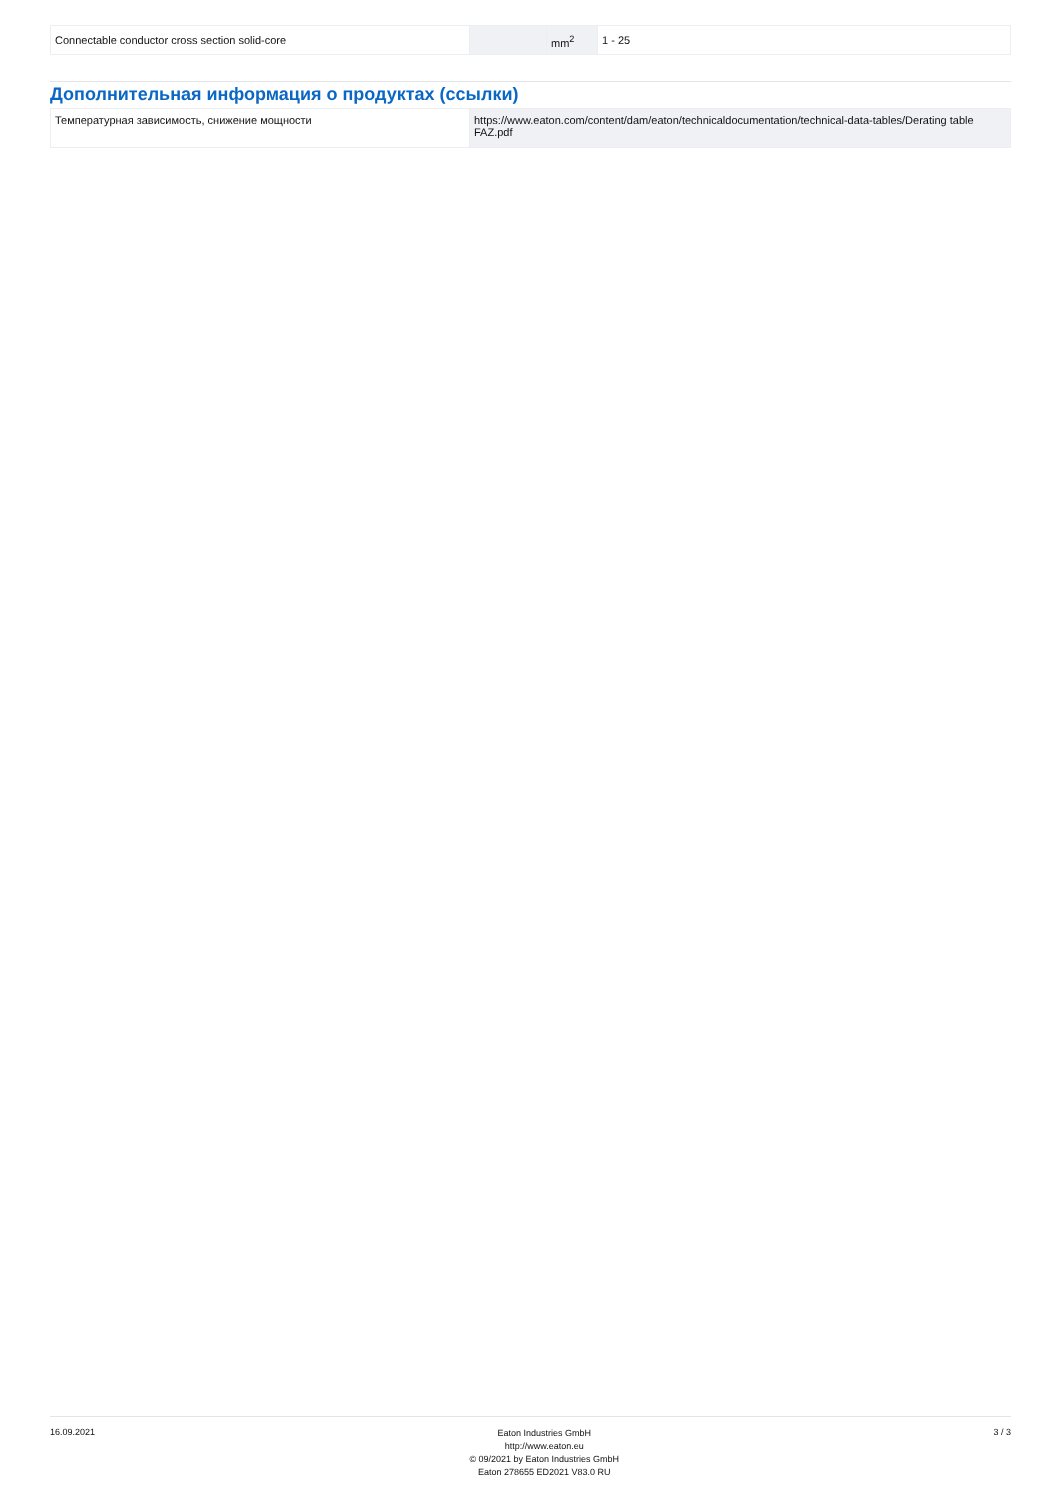| Connectable conductor cross section solid-core | | mm<sup>2</sup> | 1 - 25 |
Дополнительная информация о продуктах (ссылки)
| Температурная зависимость, снижение мощности | https://www.eaton.com/content/dam/eaton/technicaldocumentation/technical-data-tables/Derating table FAZ.pdf |
16.09.2021
Eaton Industries GmbH
http://www.eaton.eu
© 09/2021 by Eaton Industries GmbH
Eaton 278655 ED2021 V83.0 RU
3 / 3